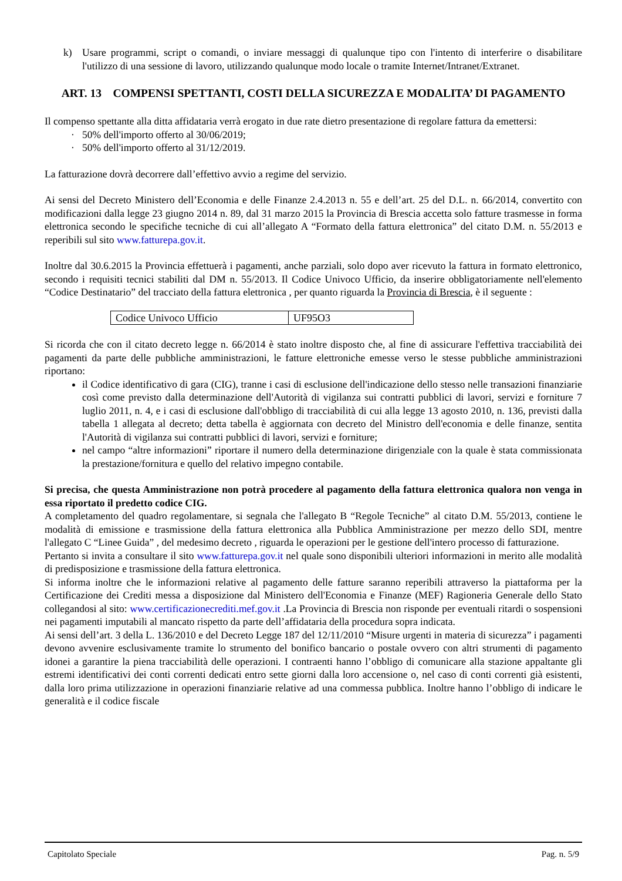k) Usare programmi, script o comandi, o inviare messaggi di qualunque tipo con l'intento di interferire o disabilitare l'utilizzo di una sessione di lavoro, utilizzando qualunque modo locale o tramite Internet/Intranet/Extranet.
ART. 13 COMPENSI SPETTANTI, COSTI DELLA SICUREZZA E MODALITA’ DI PAGAMENTO
Il compenso spettante alla ditta affidataria verrà erogato in due rate dietro presentazione di regolare fattura da emettersi:
50% dell'importo offerto al 30/06/2019;
50% dell'importo offerto al 31/12/2019.
La fatturazione dovrà decorrere dall’effettivo avvio a regime del servizio.
Ai sensi del Decreto Ministero dell’Economia e delle Finanze 2.4.2013 n. 55 e dell’art. 25 del D.L. n. 66/2014, convertito con modificazioni dalla legge 23 giugno 2014 n. 89, dal 31 marzo 2015 la Provincia di Brescia accetta solo fatture trasmesse in forma elettronica secondo le specifiche tecniche di cui all’allegato A “Formato della fattura elettronica” del citato D.M. n. 55/2013 e reperibili sul sito www.fatturepa.gov.it.
Inoltre dal 30.6.2015 la Provincia effettuerà i pagamenti, anche parziali, solo dopo aver ricevuto la fattura in formato elettronico, secondo i requisiti tecnici stabiliti dal DM n. 55/2013. Il Codice Univoco Ufficio, da inserire obbligatoriamente nell'elemento “Codice Destinatario” del tracciato della fattura elettronica , per quanto riguarda la Provincia di Brescia, è il seguente :
| Codice Univoco Ufficio | UF95O3 |
Si ricorda che con il citato decreto legge n. 66/2014 è stato inoltre disposto che, al fine di assicurare l'effettiva tracciabilità dei pagamenti da parte delle pubbliche amministrazioni, le fatture elettroniche emesse verso le stesse pubbliche amministrazioni riportano:
il Codice identificativo di gara (CIG), tranne i casi di esclusione dell'indicazione dello stesso nelle transazioni finanziarie così come previsto dalla determinazione dell'Autorità di vigilanza sui contratti pubblici di lavori, servizi e forniture 7 luglio 2011, n. 4, e i casi di esclusione dall'obbligo di tracciabilità di cui alla legge 13 agosto 2010, n. 136, previsti dalla tabella 1 allegata al decreto; detta tabella è aggiornata con decreto del Ministro dell'economia e delle finanze, sentita l'Autorità di vigilanza sui contratti pubblici di lavori, servizi e forniture;
nel campo “altre informazioni” riportare il numero della determinazione dirigenziale con la quale è stata commissionata la prestazione/fornitura e quello del relativo impegno contabile.
Si precisa, che questa Amministrazione non potrà procedere al pagamento della fattura elettronica qualora non venga in essa riportato il predetto codice CIG.
A completamento del quadro regolamentare, si segnala che l'allegato B “Regole Tecniche” al citato D.M. 55/2013, contiene le modalità di emissione e trasmissione della fattura elettronica alla Pubblica Amministrazione per mezzo dello SDI, mentre l'allegato C “Linee Guida” , del medesimo decreto , riguarda le operazioni per le gestione dell'intero processo di fatturazione.
Pertanto si invita a consultare il sito www.fatturepa.gov.it nel quale sono disponibili ulteriori informazioni in merito alle modalità di predisposizione e trasmissione della fattura elettronica.
Si informa inoltre che le informazioni relative al pagamento delle fatture saranno reperibili attraverso la piattaforma per la Certificazione dei Crediti messa a disposizione dal Ministero dell'Economia e Finanze (MEF) Ragioneria Generale dello Stato collegandosi al sito: www.certificazionecrediti.mef.gov.it .La Provincia di Brescia non risponde per eventuali ritardi o sospensioni nei pagamenti imputabili al mancato rispetto da parte dell’affidataria della procedura sopra indicata.
Ai sensi dell’art. 3 della L. 136/2010 e del Decreto Legge 187 del 12/11/2010 “Misure urgenti in materia di sicurezza” i pagamenti devono avvenire esclusivamente tramite lo strumento del bonifico bancario o postale ovvero con altri strumenti di pagamento idonei a garantire la piena tracciabilità delle operazioni. I contraenti hanno l’obbligo di comunicare alla stazione appaltante gli estremi identificativi dei conti correnti dedicati entro sette giorni dalla loro accensione o, nel caso di conti correnti già esistenti, dalla loro prima utilizzazione in operazioni finanziarie relative ad una commessa pubblica. Inoltre hanno l’obbligo di indicare le generalità e il codice fiscale
Capitolato Speciale Pag. n. 5/9